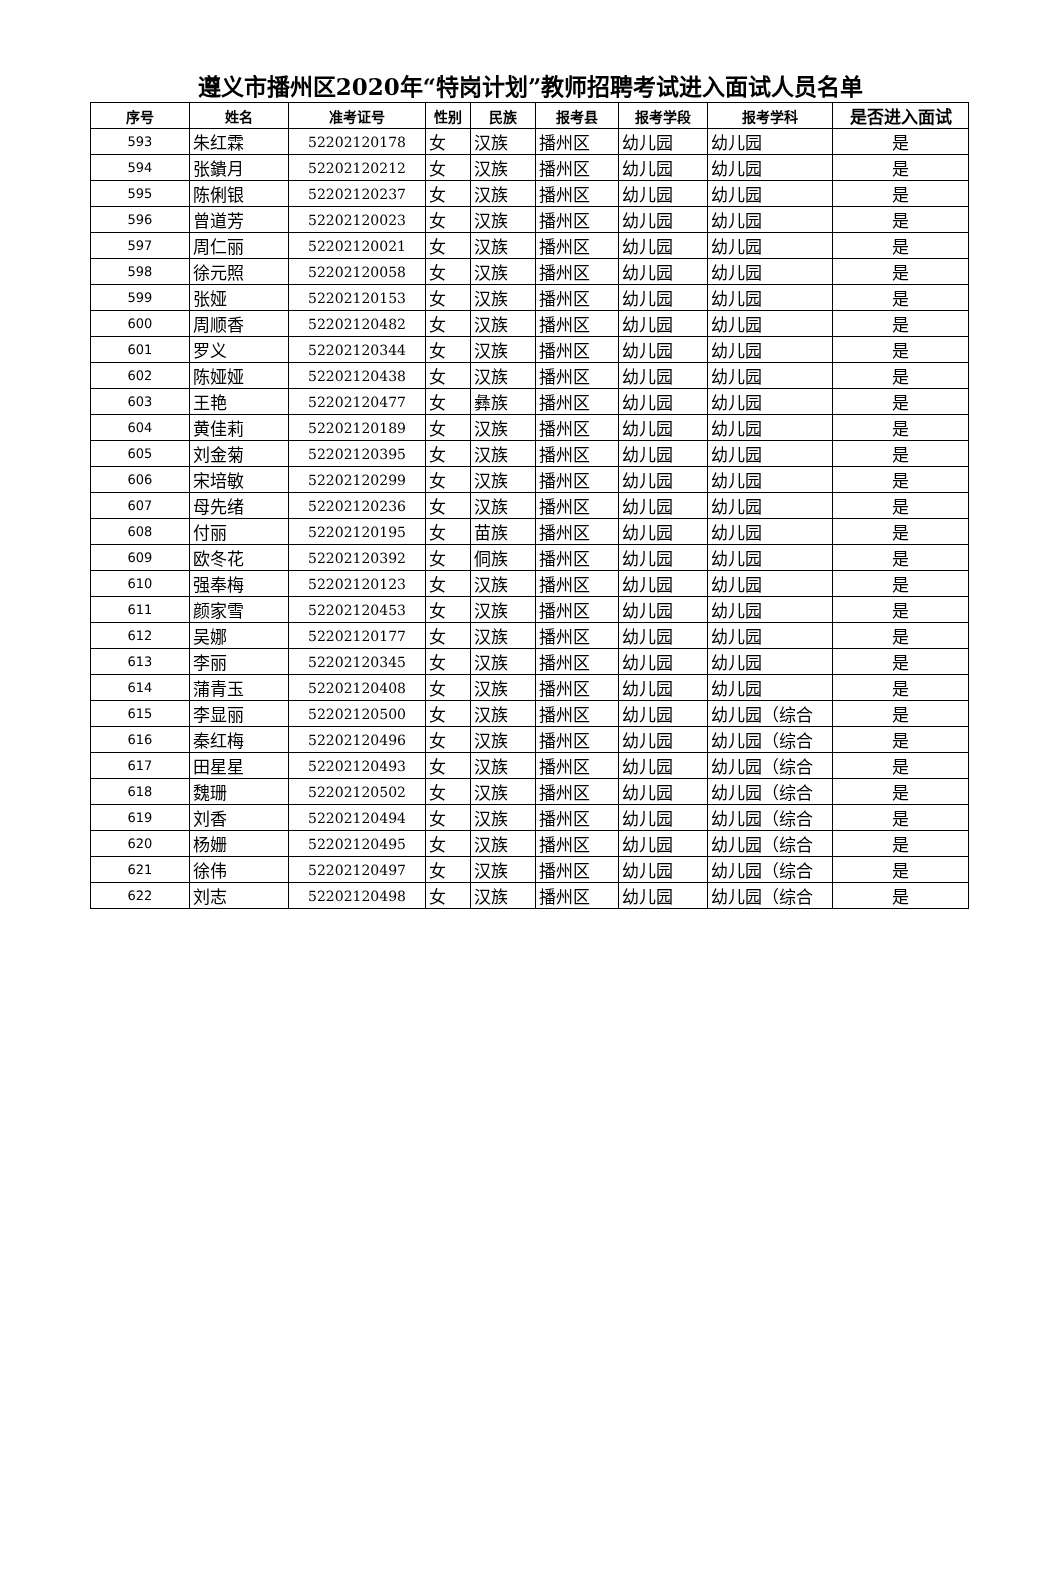遵义市播州区2020年“特岗计划”教师招聘考试进入面试人员名单
| 序号 | 姓名 | 准考证号 | 性别 | 民族 | 报考县 | 报考学段 | 报考学科 | 是否进入面试 |
| --- | --- | --- | --- | --- | --- | --- | --- | --- |
| 593 | 朱红霖 | 52202120178 | 女 | 汉族 | 播州区 | 幼儿园 | 幼儿园 | 是 |
| 594 | 张鐀月 | 52202120212 | 女 | 汉族 | 播州区 | 幼儿园 | 幼儿园 | 是 |
| 595 | 陈俐银 | 52202120237 | 女 | 汉族 | 播州区 | 幼儿园 | 幼儿园 | 是 |
| 596 | 曾道芳 | 52202120023 | 女 | 汉族 | 播州区 | 幼儿园 | 幼儿园 | 是 |
| 597 | 周仁丽 | 52202120021 | 女 | 汉族 | 播州区 | 幼儿园 | 幼儿园 | 是 |
| 598 | 徐元照 | 52202120058 | 女 | 汉族 | 播州区 | 幼儿园 | 幼儿园 | 是 |
| 599 | 张娅 | 52202120153 | 女 | 汉族 | 播州区 | 幼儿园 | 幼儿园 | 是 |
| 600 | 周顺香 | 52202120482 | 女 | 汉族 | 播州区 | 幼儿园 | 幼儿园 | 是 |
| 601 | 罗义 | 52202120344 | 女 | 汉族 | 播州区 | 幼儿园 | 幼儿园 | 是 |
| 602 | 陈娅娅 | 52202120438 | 女 | 汉族 | 播州区 | 幼儿园 | 幼儿园 | 是 |
| 603 | 王艳 | 52202120477 | 女 | 彝族 | 播州区 | 幼儿园 | 幼儿园 | 是 |
| 604 | 黄佳莉 | 52202120189 | 女 | 汉族 | 播州区 | 幼儿园 | 幼儿园 | 是 |
| 605 | 刘金菊 | 52202120395 | 女 | 汉族 | 播州区 | 幼儿园 | 幼儿园 | 是 |
| 606 | 宋培敏 | 52202120299 | 女 | 汉族 | 播州区 | 幼儿园 | 幼儿园 | 是 |
| 607 | 母先绪 | 52202120236 | 女 | 汉族 | 播州区 | 幼儿园 | 幼儿园 | 是 |
| 608 | 付丽 | 52202120195 | 女 | 苗族 | 播州区 | 幼儿园 | 幼儿园 | 是 |
| 609 | 欧冬花 | 52202120392 | 女 | 侗族 | 播州区 | 幼儿园 | 幼儿园 | 是 |
| 610 | 强奉梅 | 52202120123 | 女 | 汉族 | 播州区 | 幼儿园 | 幼儿园 | 是 |
| 611 | 颜家雪 | 52202120453 | 女 | 汉族 | 播州区 | 幼儿园 | 幼儿园 | 是 |
| 612 | 吴娜 | 52202120177 | 女 | 汉族 | 播州区 | 幼儿园 | 幼儿园 | 是 |
| 613 | 李丽 | 52202120345 | 女 | 汉族 | 播州区 | 幼儿园 | 幼儿园 | 是 |
| 614 | 蒲青玉 | 52202120408 | 女 | 汉族 | 播州区 | 幼儿园 | 幼儿园 | 是 |
| 615 | 李显丽 | 52202120500 | 女 | 汉族 | 播州区 | 幼儿园 | 幼儿园（综合 | 是 |
| 616 | 秦红梅 | 52202120496 | 女 | 汉族 | 播州区 | 幼儿园 | 幼儿园（综合 | 是 |
| 617 | 田星星 | 52202120493 | 女 | 汉族 | 播州区 | 幼儿园 | 幼儿园（综合 | 是 |
| 618 | 魏珊 | 52202120502 | 女 | 汉族 | 播州区 | 幼儿园 | 幼儿园（综合 | 是 |
| 619 | 刘香 | 52202120494 | 女 | 汉族 | 播州区 | 幼儿园 | 幼儿园（综合 | 是 |
| 620 | 杨姗 | 52202120495 | 女 | 汉族 | 播州区 | 幼儿园 | 幼儿园（综合 | 是 |
| 621 | 徐伟 | 52202120497 | 女 | 汉族 | 播州区 | 幼儿园 | 幼儿园（综合 | 是 |
| 622 | 刘志 | 52202120498 | 女 | 汉族 | 播州区 | 幼儿园 | 幼儿园（综合 | 是 |